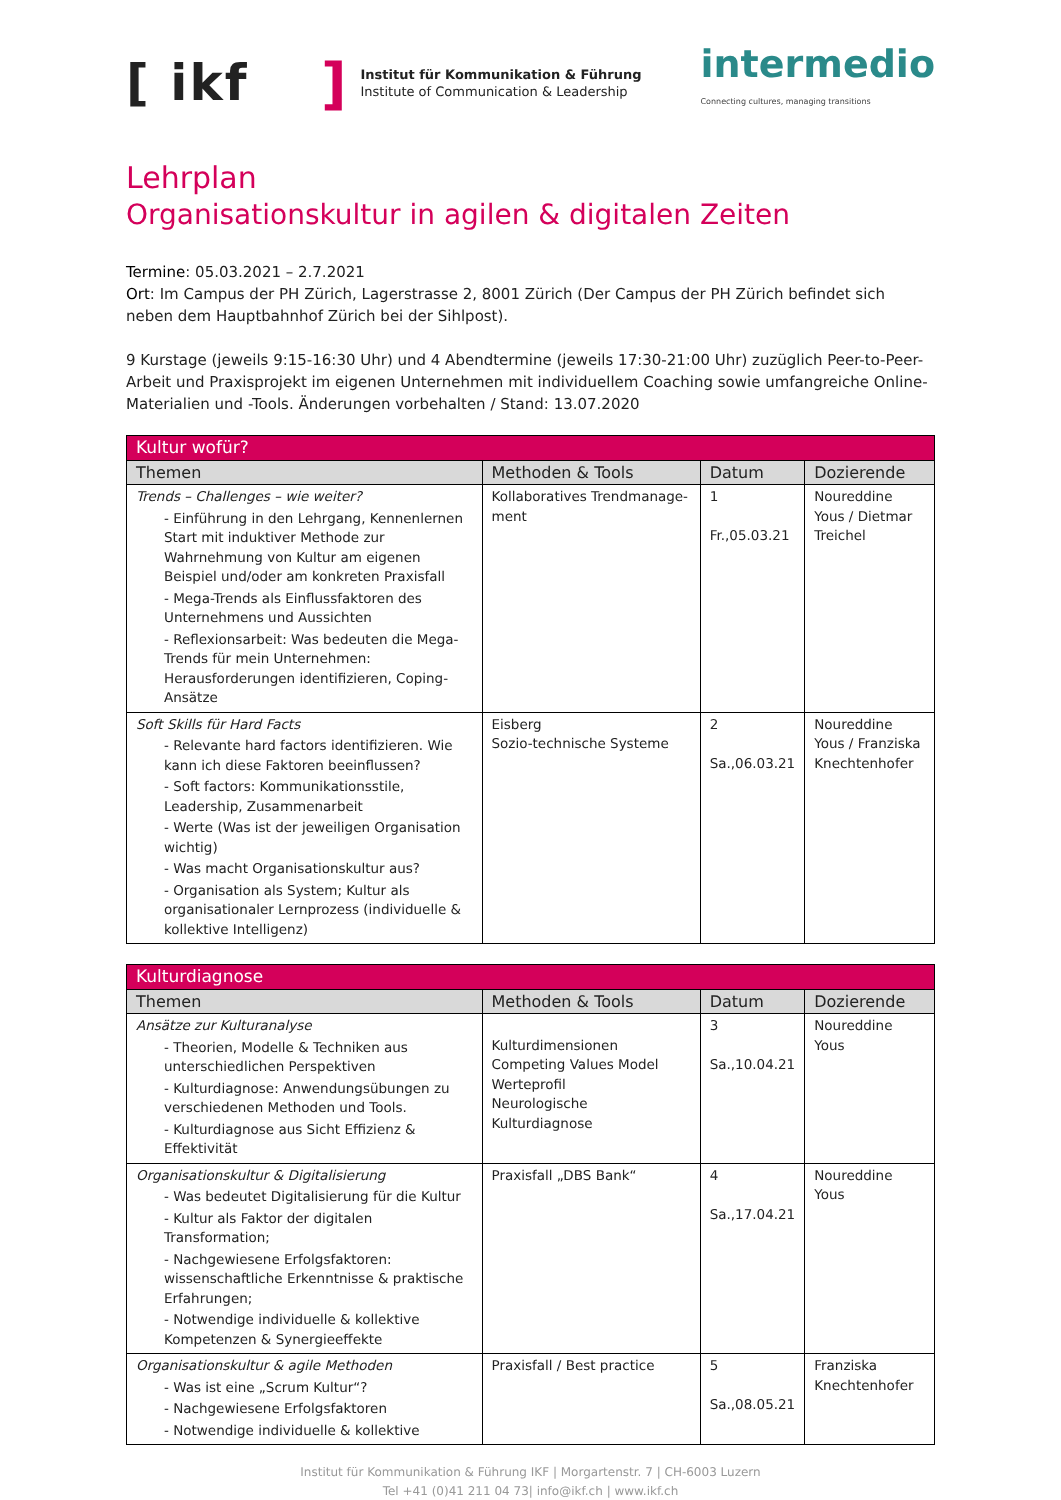[ ikf ]
Institut für Kommunikation & Führung
Institute of Communication & Leadership
intermedio
Connecting cultures, managing transitions
Lehrplan
Organisationskultur in agilen & digitalen Zeiten
Termine: 05.03.2021 – 2.7.2021
Ort: Im Campus der PH Zürich, Lagerstrasse 2, 8001 Zürich (Der Campus der PH Zürich befindet sich neben dem Hauptbahnhof Zürich bei der Sihlpost).
9 Kurstage (jeweils 9:15-16:30 Uhr) und 4 Abendtermine (jeweils 17:30-21:00 Uhr) zuzüglich Peer-to-Peer-Arbeit und Praxisprojekt im eigenen Unternehmen mit individuellem Coaching sowie umfangreiche Online-Materialien und -Tools. Änderungen vorbehalten / Stand: 13.07.2020
| Kultur wofür? | | | |
| --- | --- | --- | --- |
| Themen | Methoden & Tools | Datum | Dozierende |
| Trends – Challenges – wie weiter? - Einführung in den Lehrgang, Kennenlernen Start mit induktiver Methode zur Wahrnehmung von Kultur am eigenen Beispiel und/oder am konkreten Praxisfall - Mega-Trends als Einflussfaktoren des Unternehmens und Aussichten - Reflexionsarbeit: Was bedeuten die Mega-Trends für mein Unternehmen: Herausforderungen identifizieren, Coping-Ansätze | Kollaboratives Trendmanage-ment | 1 Fr.,05.03.21 | Noureddine Yous / Dietmar Treichel |
| Soft Skills für Hard Facts - Relevante hard factors identifizieren. Wie kann ich diese Faktoren beeinflussen? - Soft factors: Kommunikationsstile, Leadership, Zusammenarbeit - Werte (Was ist der jeweiligen Organisation wichtig) - Was macht Organisationskultur aus? - Organisation als System; Kultur als organisationaler Lernprozess (individuelle & kollektive Intelligenz) | Eisberg Sozio-technische Systeme | 2 Sa.,06.03.21 | Noureddine Yous / Franziska Knechtenhofer |
| Kulturdiagnose | | | |
| --- | --- | --- | --- |
| Themen | Methoden & Tools | Datum | Dozierende |
| Ansätze zur Kulturanalyse - Theorien, Modelle & Techniken aus unterschiedlichen Perspektiven - Kulturdiagnose: Anwendungsübungen zu verschiedenen Methoden und Tools. - Kulturdiagnose aus Sicht Effizienz & Effektivität | Kulturdimensionen Competing Values Model Werteprofil Neurologische Kulturdiagnose | 3 Sa.,10.04.21 | Noureddine Yous |
| Organisationskultur & Digitalisierung - Was bedeutet Digitalisierung für die Kultur - Kultur als Faktor der digitalen Transformation; - Nachgewiesene Erfolgsfaktoren: wissenschaftliche Erkenntnisse & praktische Erfahrungen; - Notwendige individuelle & kollektive Kompetenzen & Synergieeffekte | Praxisfall „DBS Bank“ | 4 Sa.,17.04.21 | Noureddine Yous |
| Organisationskultur & agile Methoden - Was ist eine „Scrum Kultur“? - Nachgewiesene Erfolgsfaktoren - Notwendige individuelle & kollektive | Praxisfall / Best practice | 5 Sa.,08.05.21 | Franziska Knechtenhofer |
Institut für Kommunikation & Führung IKF | Morgartenstr. 7 | CH-6003 Luzern
Tel +41 (0)41 211 04 73| info@ikf.ch | www.ikf.ch